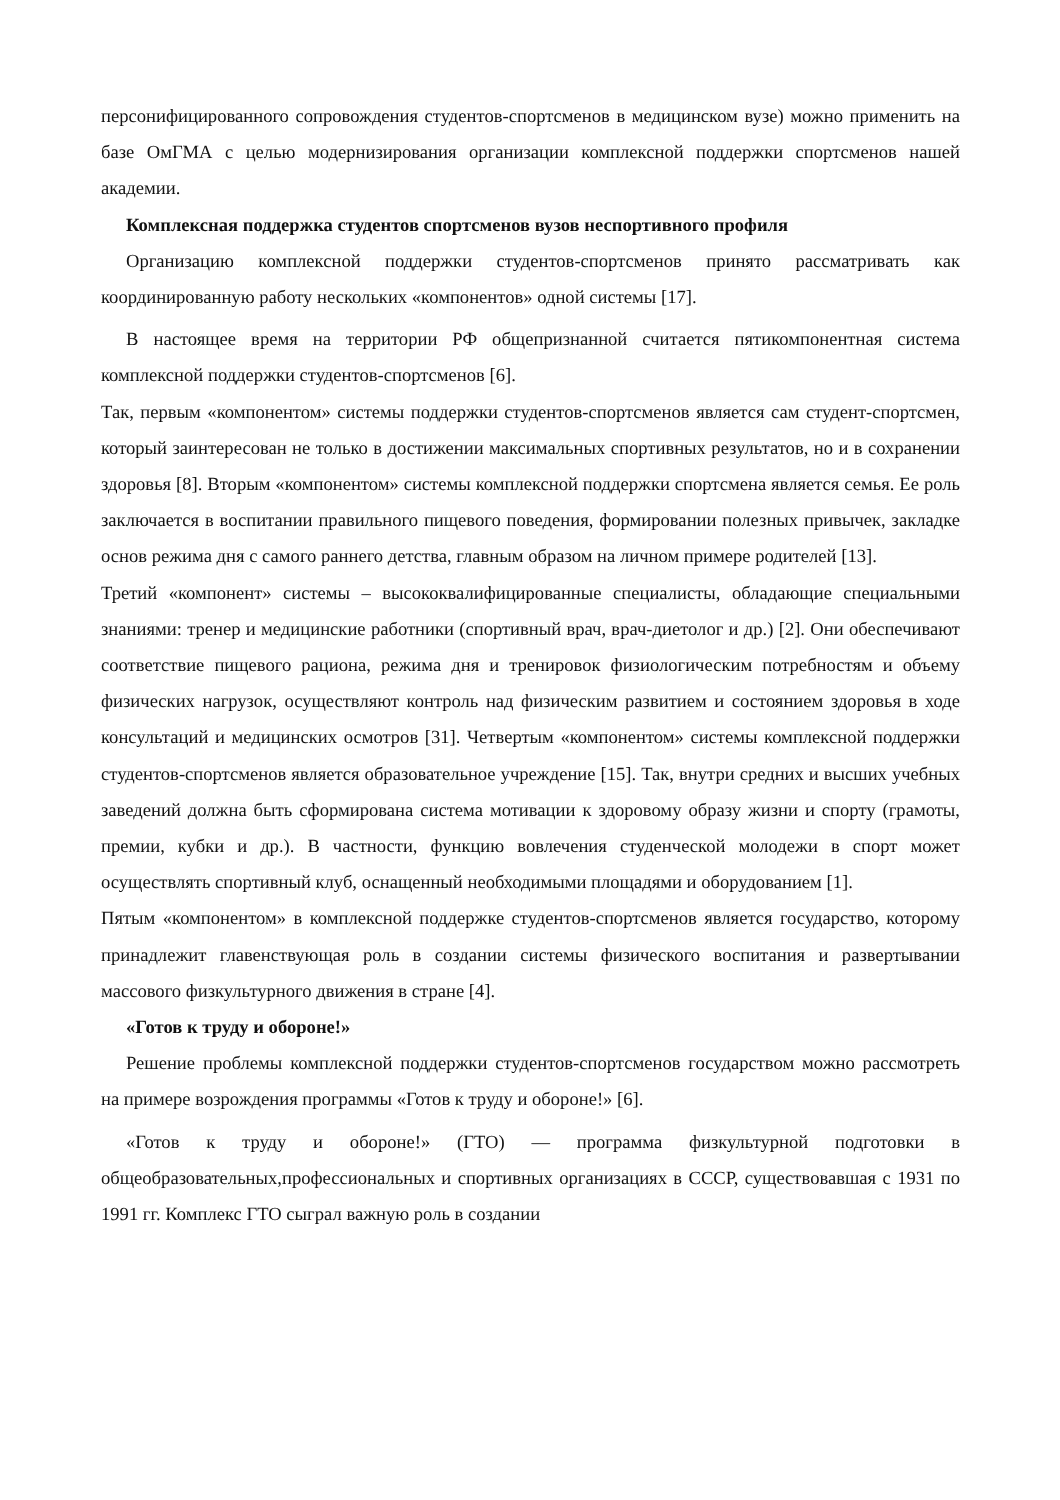персонифицированного сопровождения студентов-спортсменов в медицинском вузе) можно применить на базе ОмГМА с целью модернизирования организации комплексной поддержки спортсменов нашей академии.
Комплексная поддержка студентов спортсменов вузов неспортивного профиля
Организацию комплексной поддержки студентов-спортсменов принято рассматривать как координированную работу нескольких «компонентов» одной системы [17].
В настоящее время на территории РФ общепризнанной считается пятикомпонентная система комплексной поддержки студентов-спортсменов [6].
Так, первым «компонентом» системы поддержки студентов-спортсменов является сам студент-спортсмен, который заинтересован не только в достижении максимальных спортивных результатов, но и в сохранении здоровья [8]. Вторым «компонентом» системы комплексной поддержки спортсмена является семья. Ее роль заключается в воспитании правильного пищевого поведения, формировании полезных привычек, закладке основ режима дня с самого раннего детства, главным образом на личном примере родителей [13].
Третий «компонент» системы – высококвалифицированные специалисты, обладающие специальными знаниями: тренер и медицинские работники (спортивный врач, врач-диетолог и др.) [2]. Они обеспечивают соответствие пищевого рациона, режима дня и тренировок физиологическим потребностям и объему физических нагрузок, осуществляют контроль над физическим развитием и состоянием здоровья в ходе консультаций и медицинских осмотров [31]. Четвертым «компонентом» системы комплексной поддержки студентов-спортсменов является образовательное учреждение [15]. Так, внутри средних и высших учебных заведений должна быть сформирована система мотивации к здоровому образу жизни и спорту (грамоты, премии, кубки и др.). В частности, функцию вовлечения студенческой молодежи в спорт может осуществлять спортивный клуб, оснащенный необходимыми площадями и оборудованием [1].
Пятым «компонентом» в комплексной поддержке студентов-спортсменов является государство, которому принадлежит главенствующая роль в создании системы физического воспитания и развертывании массового физкультурного движения в стране [4].
«Готов к труду и обороне!»
Решение проблемы комплексной поддержки студентов-спортсменов государством можно рассмотреть на примере возрождения программы «Готов к труду и обороне!» [6].
«Готов к труду и обороне!» (ГТО) — программа физкультурной подготовки в общеобразовательных,профессиональных и спортивных организациях в СССР, существовавшая с 1931 по 1991 гг. Комплекс ГТО сыграл важную роль в создании